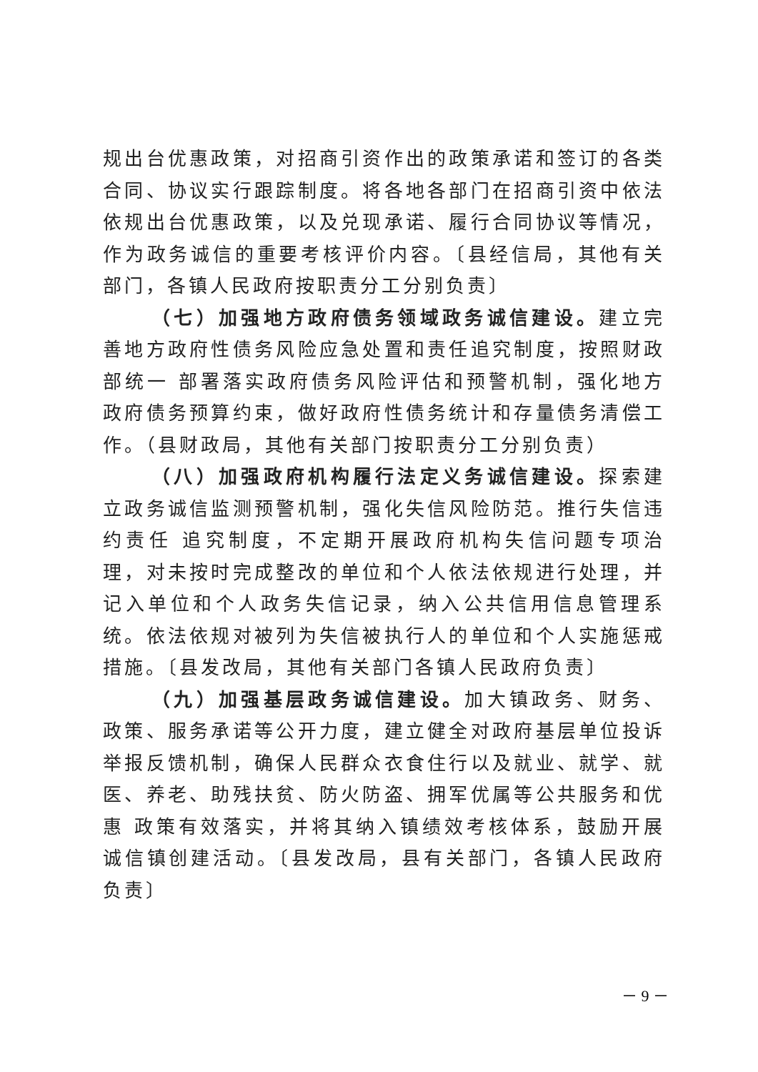规出台优惠政策，对招商引资作出的政策承诺和签订的各类合同、协议实行跟踪制度。将各地各部门在招商引资中依法依规出台优惠政策，以及兑现承诺、履行合同协议等情况，作为政务诚信的重要考核评价内容。〔县经信局，其他有关部门，各镇人民政府按职责分工分别负责〕
（七）加强地方政府债务领域政务诚信建设。建立完善地方政府性债务风险应急处置和责任追究制度，按照财政部统一 部署落实政府债务风险评估和预警机制，强化地方政府债务预算约束，做好政府性债务统计和存量债务清偿工作。（县财政局，其他有关部门按职责分工分别负责）
（八）加强政府机构履行法定义务诚信建设。探索建立政务诚信监测预警机制，强化失信风险防范。推行失信违约责任 追究制度，不定期开展政府机构失信问题专项治理，对未按时完成整改的单位和个人依法依规进行处理，并记入单位和个人政务失信记录，纳入公共信用信息管理系统。依法依规对被列为失信被执行人的单位和个人实施惩戒措施。〔县发改局，其他有关部门各镇人民政府负责〕
（九）加强基层政务诚信建设。加大镇政务、财务、政策、服务承诺等公开力度，建立健全对政府基层单位投诉举报反馈机制，确保人民群众衣食住行以及就业、就学、就 医、养老、助残扶贫、防火防盗、拥军优属等公共服务和优惠 政策有效落实，并将其纳入镇绩效考核体系，鼓励开展诚信镇创建活动。〔县发改局，县有关部门，各镇人民政府负责〕
－ 9 －